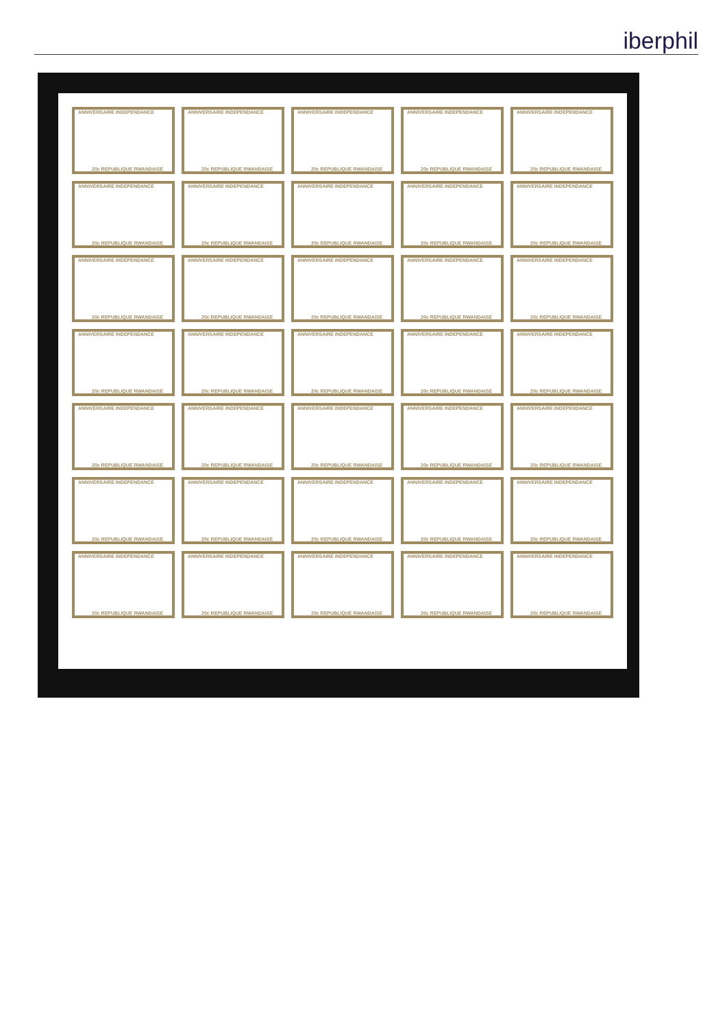iberphil
ANNIVERSAIRE INDEPENDANCE
20c REPUBLIQUE RWANDAISE
ANNIVERSAIRE INDEPENDANCE
20c REPUBLIQUE RWANDAISE
ANNIVERSAIRE INDEPENDANCE
20c REPUBLIQUE RWANDAISE
ANNIVERSAIRE INDEPENDANCE
20c REPUBLIQUE RWANDAISE
ANNIVERSAIRE INDEPENDANCE
20c REPUBLIQUE RWANDAISE
ANNIVERSAIRE INDEPENDANCE
20c REPUBLIQUE RWANDAISE
ANNIVERSAIRE INDEPENDANCE
20c REPUBLIQUE RWANDAISE
ANNIVERSAIRE INDEPENDANCE
20c REPUBLIQUE RWANDAISE
ANNIVERSAIRE INDEPENDANCE
20c REPUBLIQUE RWANDAISE
ANNIVERSAIRE INDEPENDANCE
20c REPUBLIQUE RWANDAISE
ANNIVERSAIRE INDEPENDANCE
20c REPUBLIQUE RWANDAISE
ANNIVERSAIRE INDEPENDANCE
20c REPUBLIQUE RWANDAISE
ANNIVERSAIRE INDEPENDANCE
20c REPUBLIQUE RWANDAISE
ANNIVERSAIRE INDEPENDANCE
20c REPUBLIQUE RWANDAISE
ANNIVERSAIRE INDEPENDANCE
20c REPUBLIQUE RWANDAISE
ANNIVERSAIRE INDEPENDANCE
20c REPUBLIQUE RWANDAISE
ANNIVERSAIRE INDEPENDANCE
20c REPUBLIQUE RWANDAISE
ANNIVERSAIRE INDEPENDANCE
20c REPUBLIQUE RWANDAISE
ANNIVERSAIRE INDEPENDANCE
20c REPUBLIQUE RWANDAISE
ANNIVERSAIRE INDEPENDANCE
20c REPUBLIQUE RWANDAISE
ANNIVERSAIRE INDEPENDANCE
20c REPUBLIQUE RWANDAISE
ANNIVERSAIRE INDEPENDANCE
20c REPUBLIQUE RWANDAISE
ANNIVERSAIRE INDEPENDANCE
20c REPUBLIQUE RWANDAISE
ANNIVERSAIRE INDEPENDANCE
20c REPUBLIQUE RWANDAISE
ANNIVERSAIRE INDEPENDANCE
20c REPUBLIQUE RWANDAISE
ANNIVERSAIRE INDEPENDANCE
20c REPUBLIQUE RWANDAISE
ANNIVERSAIRE INDEPENDANCE
20c REPUBLIQUE RWANDAISE
ANNIVERSAIRE INDEPENDANCE
20c REPUBLIQUE RWANDAISE
ANNIVERSAIRE INDEPENDANCE
20c REPUBLIQUE RWANDAISE
ANNIVERSAIRE INDEPENDANCE
20c REPUBLIQUE RWANDAISE
ANNIVERSAIRE INDEPENDANCE
20c REPUBLIQUE RWANDAISE
ANNIVERSAIRE INDEPENDANCE
20c REPUBLIQUE RWANDAISE
ANNIVERSAIRE INDEPENDANCE
20c REPUBLIQUE RWANDAISE
ANNIVERSAIRE INDEPENDANCE
20c REPUBLIQUE RWANDAISE
ANNIVERSAIRE INDEPENDANCE
20c REPUBLIQUE RWANDAISE